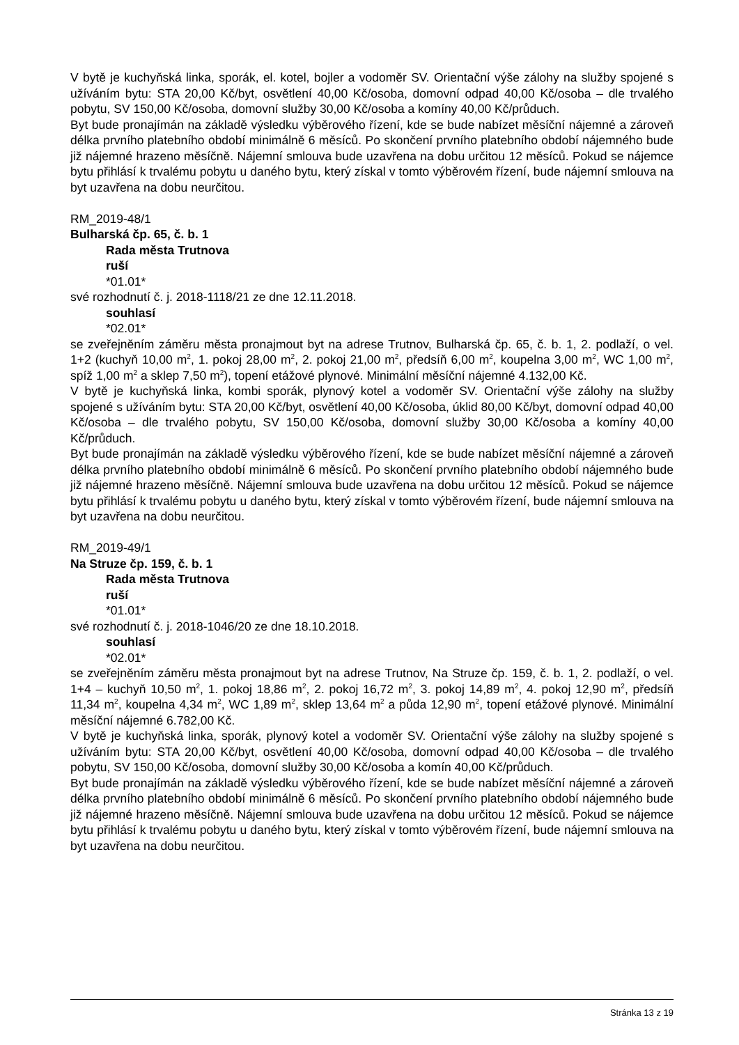V bytě je kuchyňská linka, sporák, el. kotel, bojler a vodoměr SV. Orientační výše zálohy na služby spojené s užíváním bytu: STA 20,00 Kč/byt, osvětlení 40,00 Kč/osoba, domovní odpad 40,00 Kč/osoba – dle trvalého pobytu, SV 150,00 Kč/osoba, domovní služby 30,00 Kč/osoba a komíny 40,00 Kč/průduch.
Byt bude pronajímán na základě výsledku výběrového řízení, kde se bude nabízet měsíční nájemné a zároveň délka prvního platebního období minimálně 6 měsíců. Po skončení prvního platebního období nájemného bude již nájemné hrazeno měsíčně. Nájemní smlouva bude uzavřena na dobu určitou 12 měsíců. Pokud se nájemce bytu přihlásí k trvalému pobytu u daného bytu, který získal v tomto výběrovém řízení, bude nájemní smlouva na byt uzavřena na dobu neurčitou.
RM_2019-48/1
Bulharská čp. 65, č. b. 1
Rada města Trutnova
ruší
*01.01*
své rozhodnutí č. j. 2018-1118/21 ze dne 12.11.2018.
souhlasí
*02.01*
se zveřejněním záměru města pronajmout byt na adrese Trutnov, Bulharská čp. 65, č. b. 1, 2. podlaží, o vel. 1+2 (kuchyň 10,00 m<sup>2</sup>, 1. pokoj 28,00 m<sup>2</sup>, 2. pokoj 21,00 m<sup>2</sup>, předsíň 6,00 m<sup>2</sup>, koupelna 3,00 m<sup>2</sup>, WC 1,00 m<sup>2</sup>, spíž 1,00 m<sup>2</sup> a sklep 7,50 m<sup>2</sup>), topení etážové plynové. Minimální měsíční nájemné 4.132,00 Kč.
V bytě je kuchyňská linka, kombi sporák, plynový kotel a vodoměr SV. Orientační výše zálohy na služby spojené s užíváním bytu: STA 20,00 Kč/byt, osvětlení 40,00 Kč/osoba, úklid 80,00 Kč/byt, domovní odpad 40,00 Kč/osoba – dle trvalého pobytu, SV 150,00 Kč/osoba, domovní služby 30,00 Kč/osoba a komíny 40,00 Kč/průduch.
Byt bude pronajímán na základě výsledku výběrového řízení, kde se bude nabízet měsíční nájemné a zároveň délka prvního platebního období minimálně 6 měsíců. Po skončení prvního platebního období nájemného bude již nájemné hrazeno měsíčně. Nájemní smlouva bude uzavřena na dobu určitou 12 měsíců. Pokud se nájemce bytu přihlásí k trvalému pobytu u daného bytu, který získal v tomto výběrovém řízení, bude nájemní smlouva na byt uzavřena na dobu neurčitou.
RM_2019-49/1
Na Struze čp. 159, č. b. 1
Rada města Trutnova
ruší
*01.01*
své rozhodnutí č. j. 2018-1046/20 ze dne 18.10.2018.
souhlasí
*02.01*
se zveřejněním záměru města pronajmout byt na adrese Trutnov, Na Struze čp. 159, č. b. 1, 2. podlaží, o vel. 1+4 – kuchyň 10,50 m<sup>2</sup>, 1. pokoj 18,86 m<sup>2</sup>, 2. pokoj 16,72 m<sup>2</sup>, 3. pokoj 14,89 m<sup>2</sup>, 4. pokoj 12,90 m<sup>2</sup>, předsíň 11,34 m<sup>2</sup>, koupelna 4,34 m<sup>2</sup>, WC 1,89 m<sup>2</sup>, sklep 13,64 m<sup>2</sup> a půda 12,90 m<sup>2</sup>, topení etážové plynové. Minimální měsíční nájemné 6.782,00 Kč.
V bytě je kuchyňská linka, sporák, plynový kotel a vodoměr SV. Orientační výše zálohy na služby spojené s užíváním bytu: STA 20,00 Kč/byt, osvětlení 40,00 Kč/osoba, domovní odpad 40,00 Kč/osoba – dle trvalého pobytu, SV 150,00 Kč/osoba, domovní služby 30,00 Kč/osoba a komín 40,00 Kč/průduch.
Byt bude pronajímán na základě výsledku výběrového řízení, kde se bude nabízet měsíční nájemné a zároveň délka prvního platebního období minimálně 6 měsíců. Po skončení prvního platebního období nájemného bude již nájemné hrazeno měsíčně. Nájemní smlouva bude uzavřena na dobu určitou 12 měsíců. Pokud se nájemce bytu přihlásí k trvalému pobytu u daného bytu, který získal v tomto výběrovém řízení, bude nájemní smlouva na byt uzavřena na dobu neurčitou.
Stránka 13 z 19